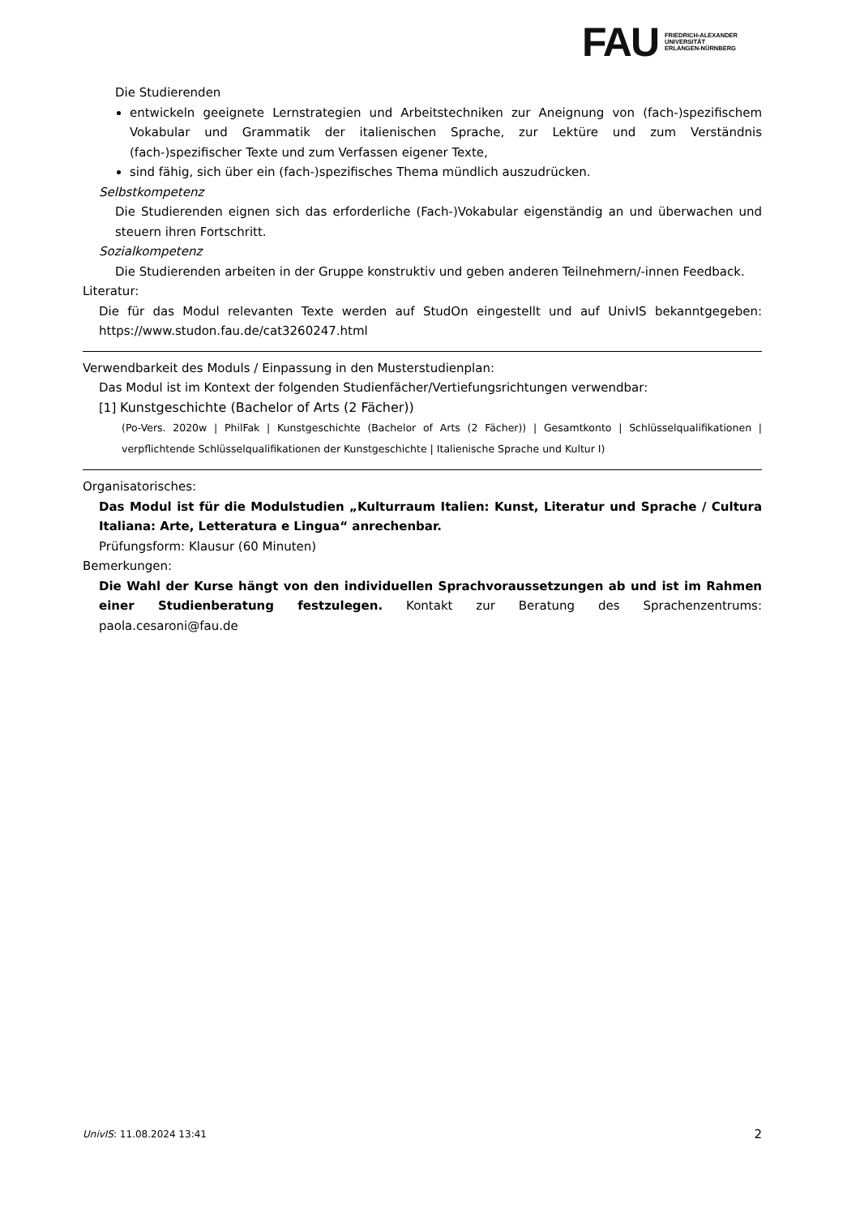FAU
FRIEDRICH-ALEXANDER
UNIVERSITÄT
ERLANGEN-NÜRNBERG
Die Studierenden
entwickeln geeignete Lernstrategien und Arbeitstechniken zur Aneignung von (fach-)spezifischem Vokabular und Grammatik der italienischen Sprache, zur Lektüre und zum Verständnis (fach-)spezifischer Texte und zum Verfassen eigener Texte,
sind fähig, sich über ein (fach-)spezifisches Thema mündlich auszudrücken.
Selbstkompetenz
Die Studierenden eignen sich das erforderliche (Fach-)Vokabular eigenständig an und überwachen und steuern ihren Fortschritt.
Sozialkompetenz
Die Studierenden arbeiten in der Gruppe konstruktiv und geben anderen Teilnehmern/-innen Feedback.
Literatur:
Die für das Modul relevanten Texte werden auf StudOn eingestellt und auf UnivIS bekanntgegeben: https://www.studon.fau.de/cat3260247.html
Verwendbarkeit des Moduls / Einpassung in den Musterstudienplan:
Das Modul ist im Kontext der folgenden Studienfächer/Vertiefungsrichtungen verwendbar:
[1] Kunstgeschichte (Bachelor of Arts (2 Fächer))
(Po-Vers. 2020w | PhilFak | Kunstgeschichte (Bachelor of Arts (2 Fächer)) | Gesamtkonto | Schlüsselqualifikationen | verpflichtende Schlüsselqualifikationen der Kunstgeschichte | Italienische Sprache und Kultur I)
Organisatorisches:
Das Modul ist für die Modulstudien „Kulturraum Italien: Kunst, Literatur und Sprache / Cultura Italiana: Arte, Letteratura e Lingua“ anrechenbar.
Prüfungsform: Klausur (60 Minuten)
Bemerkungen:
Die Wahl der Kurse hängt von den individuellen Sprachvoraussetzungen ab und ist im Rahmen einer Studienberatung festzulegen. Kontakt zur Beratung des Sprachenzentrums: paola.cesaroni@fau.de
UnivIS: 11.08.2024 13:41 2